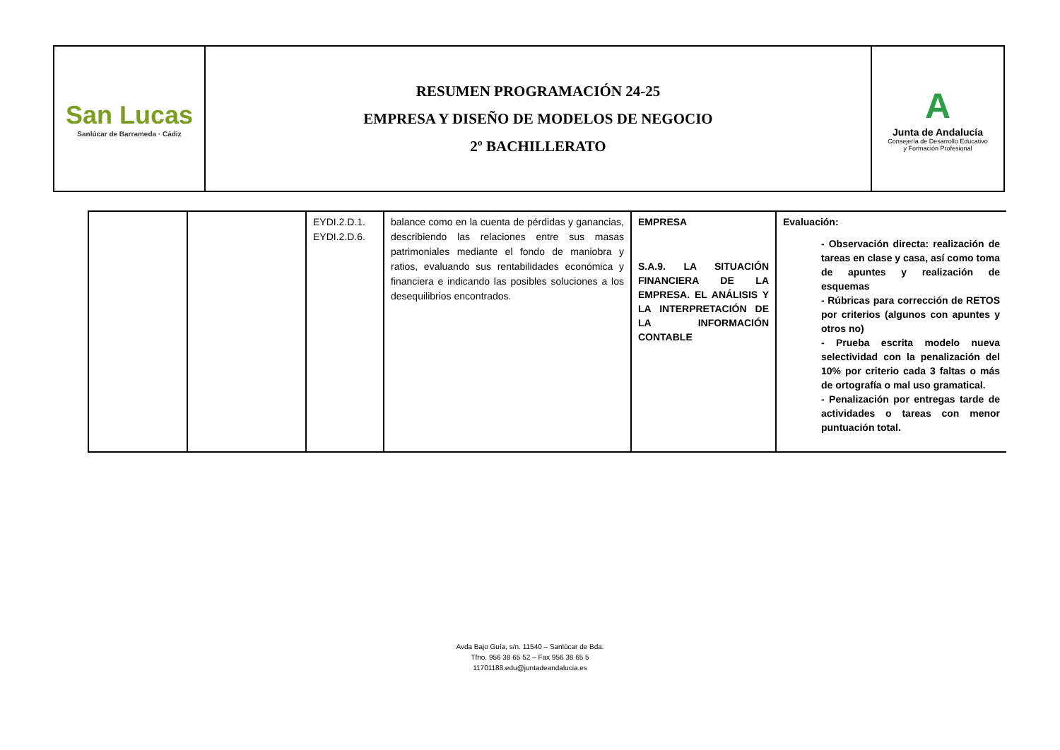| San Lucas Sanlúcar de Barrameda · Cádiz | RESUMEN PROGRAMACIÓN 24-25 EMPRESA Y DISEÑO DE MODELOS DE NEGOCIO 2º BACHILLERATO | A Junta de Andalucía Consejería de Desarrollo Educativo y Formación Profesional |
| | | EYDI.2.D.1. EYDI.2.D.6. | balance como en la cuenta de pérdidas y ganancias, describiendo las relaciones entre sus masas patrimoniales mediante el fondo de maniobra y ratios, evaluando sus rentabilidades económica y financiera e indicando las posibles soluciones a los desequilibrios encontrados. | EMPRESA S.A.9. LA SITUACIÓN FINANCIERA DE LA EMPRESA. EL ANÁLISIS Y LA INTERPRETACIÓN DE LA INFORMACIÓN CONTABLE | Evaluación: - Observación directa: realización de tareas en clase y casa, así como toma de apuntes y realización de esquemas - Rúbricas para corrección de RETOS por criterios (algunos con apuntes y otros no) - Prueba escrita modelo nueva selectividad con la penalización del 10% por criterio cada 3 faltas o más de ortografía o mal uso gramatical. - Penalización por entregas tarde de actividades o tareas con menor puntuación total. |
Avda Bajo Guía, s/n. 11540 – Sanlúcar de Bda.
Tfno. 956 38 65 52 – Fax 956 38 65 5
11701188.edu@juntadeandalucia.es